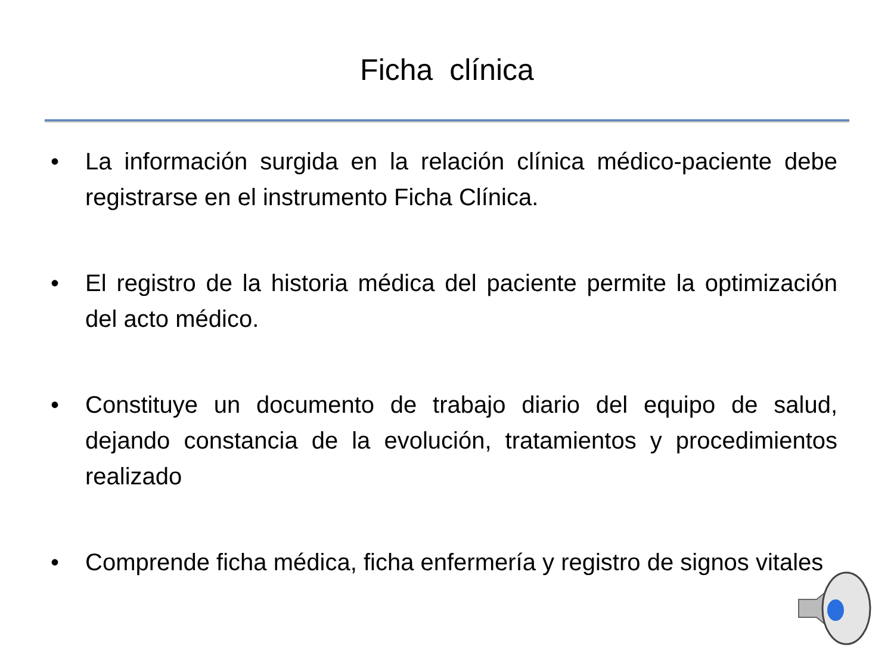Ficha clínica
• La información surgida en la relación clínica médico-paciente debe registrarse en el instrumento Ficha Clínica.
• El registro de la historia médica del paciente permite la optimización del acto médico.
• Constituye un documento de trabajo diario del equipo de salud, dejando constancia de la evolución, tratamientos y procedimientos realizado
• Comprende ficha médica, ficha enfermería y registro de signos vitales